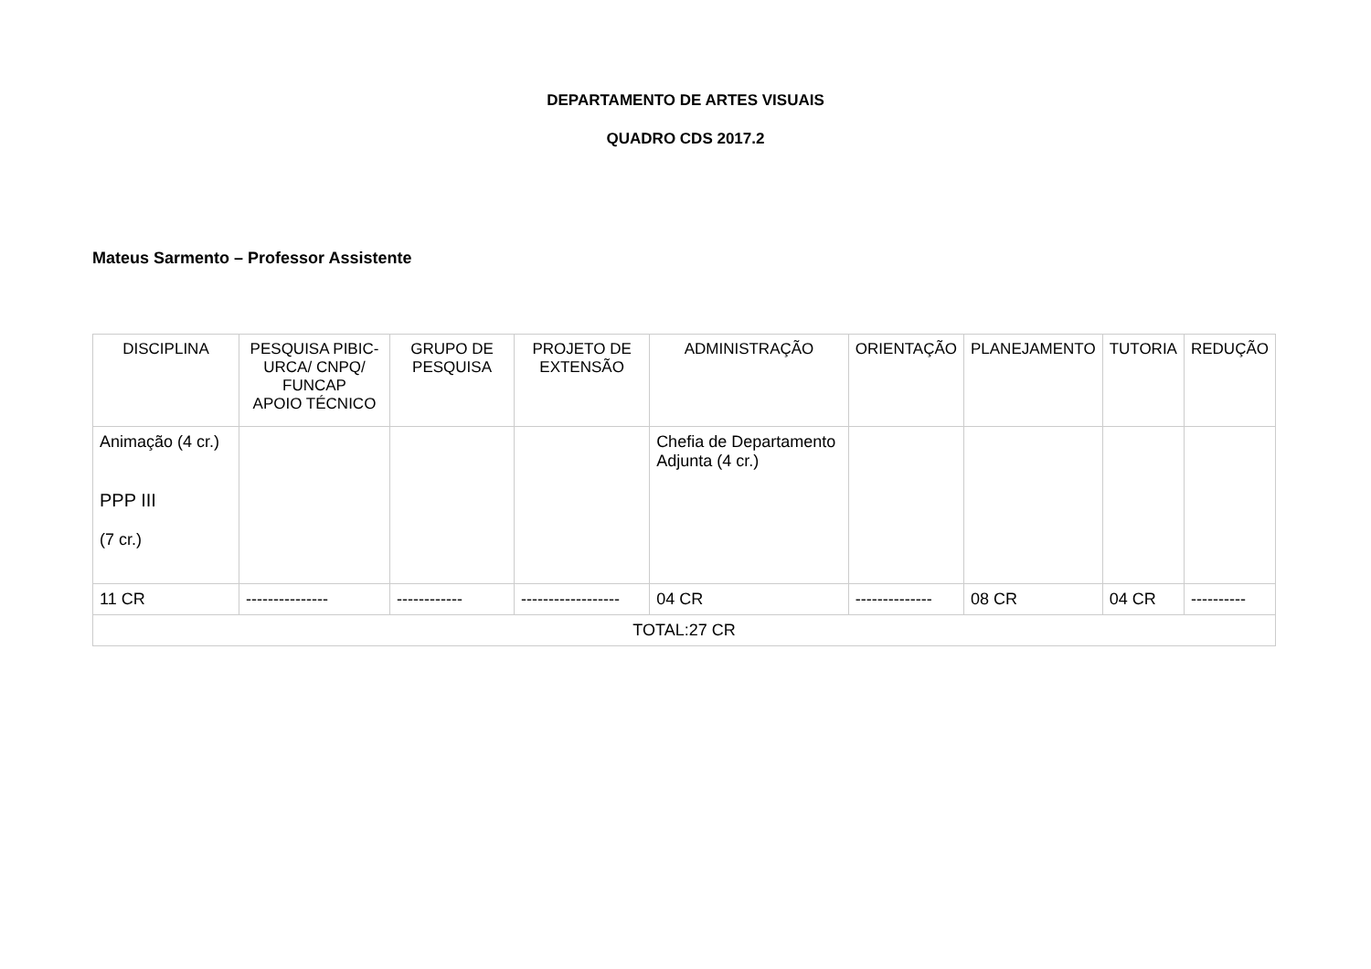DEPARTAMENTO DE ARTES VISUAIS
QUADRO CDS 2017.2
Mateus Sarmento – Professor Assistente
| DISCIPLINA | PESQUISA PIBIC-URCA/ CNPQ/ FUNCAP APOIO TÉCNICO | GRUPO DE PESQUISA | PROJETO DE EXTENSÃO | ADMINISTRAÇÃO | ORIENTAÇÃO | PLANEJAMENTO | TUTORIA | REDUÇÃO |
| --- | --- | --- | --- | --- | --- | --- | --- | --- |
| Animação (4 cr.) PPP III (7 cr.) | | | | Chefia de Departamento Adjunta (4 cr.) | | | | |
| 11 CR | --------------- | ------------ | ------------------ | 04 CR | -------------- | 08 CR | 04 CR | ---------- |
| TOTAL:27 CR | | | | | | | | |